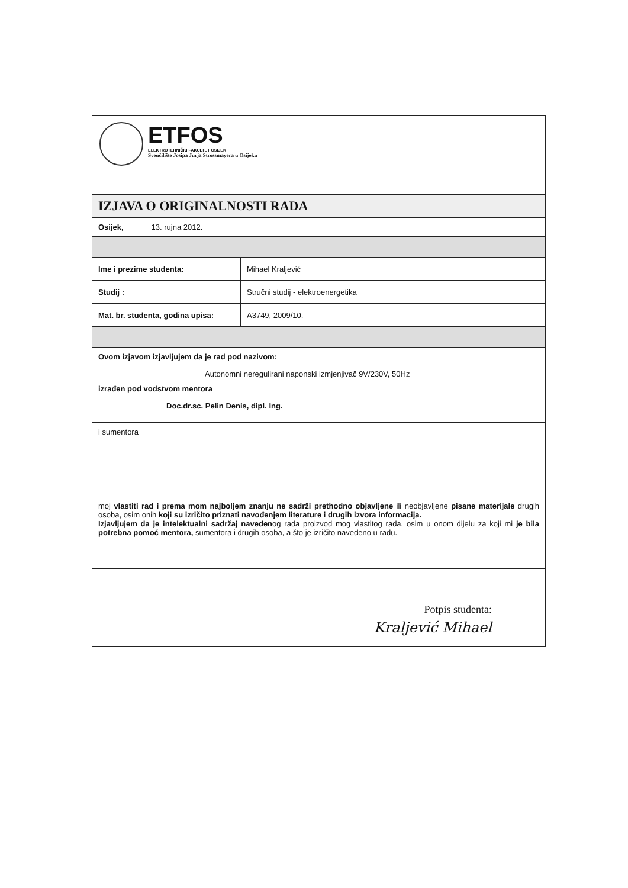ETFOS
ELEKTROTEHNIČKI FAKULTET OSIJEK
Sveučilište Josipa Jurja Strossmayera u Osijeku
IZJAVA O ORIGINALNOSTI RADA
Osijek, 13. rujna 2012.
| Ime i prezime studenta: | Mihael Kraljević |
| Studij : | Stručni studij - elektroenergetika |
| Mat. br. studenta, godina upisa: | A3749, 2009/10. |
Ovom izjavom izjavljujem da je rad pod nazivom:
Autonomni neregulirani naponski izmjenjivač 9V/230V, 50Hz
izrađen pod vodstvom mentora
Doc.dr.sc. Pelin Denis, dipl. Ing.
i sumentora
moj vlastiti rad i prema mom najboljem znanju ne sadrži prethodno objavljene ili neobjavljene pisane materijale drugih osoba, osim onih koji su izričito priznati navođenjem literature i drugih izvora informacija.
Izjavljujem da je intelektualni sadržaj navedenog rada proizvod mog vlastitog rada, osim u onom dijelu za koji mi je bila potrebna pomoć mentora, sumentora i drugih osoba, a što je izričito navedeno u radu.
Potpis studenta:
Kraljević Mihael